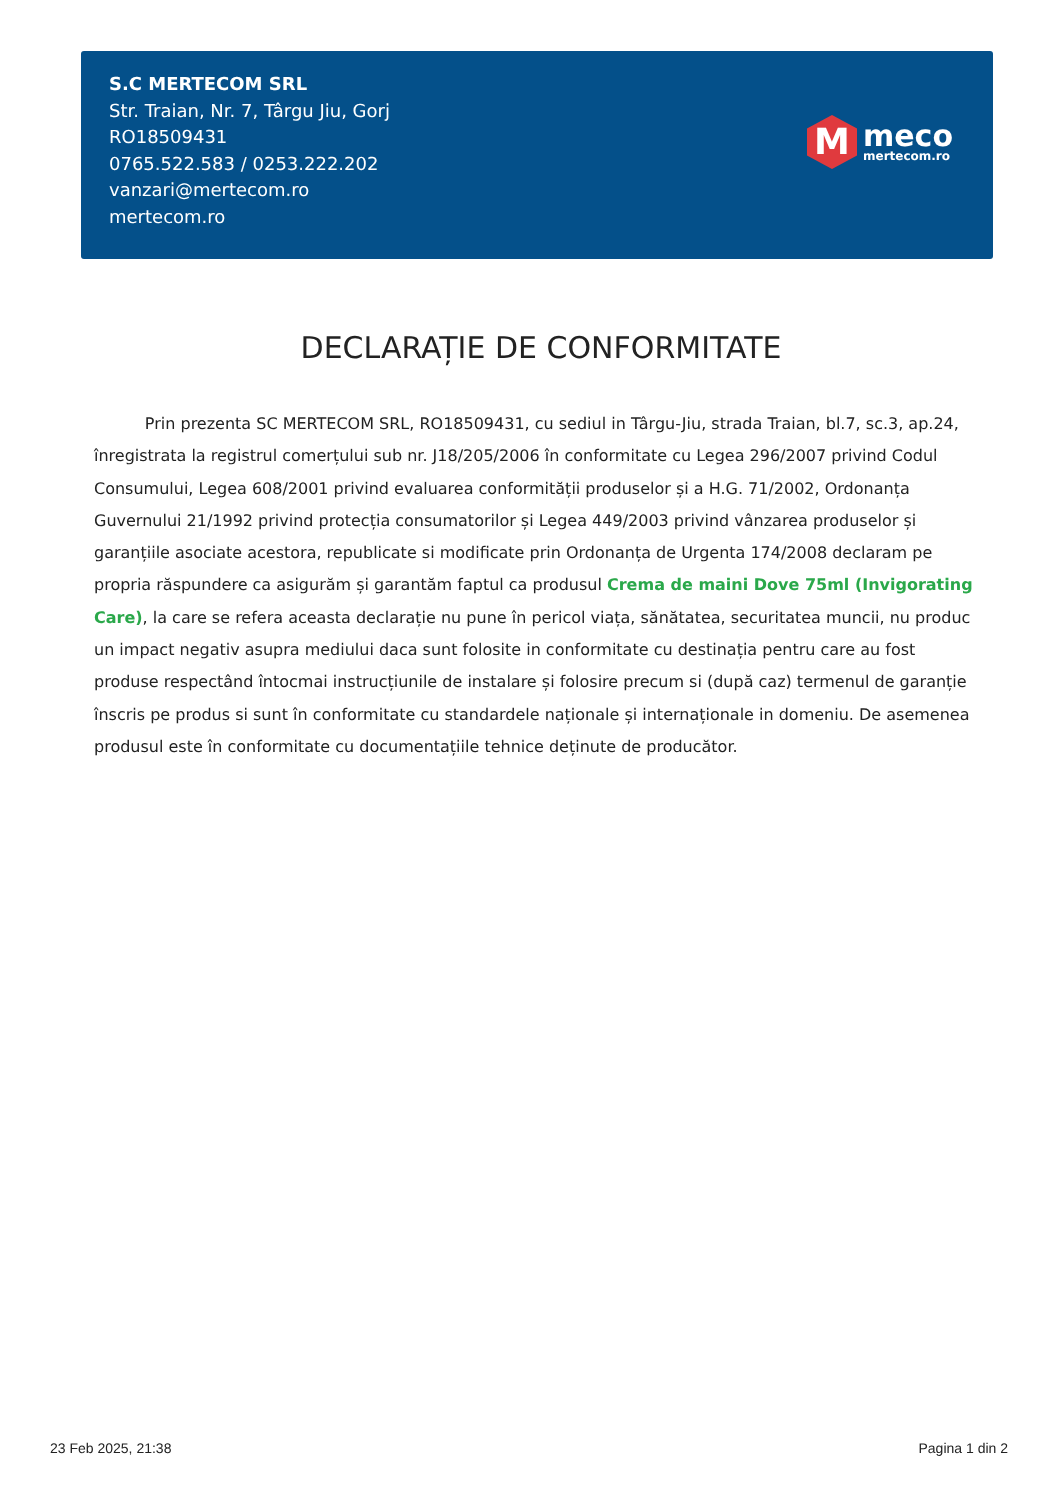S.C MERTECOM SRL
Str. Traian, Nr. 7, Târgu Jiu, Gorj
RO18509431
0765.522.583 / 0253.222.202
vanzari@mertecom.ro
mertecom.ro
M
meco
mertecom.ro
DECLARAȚIE DE CONFORMITATE
Prin prezenta SC MERTECOM SRL, RO18509431, cu sediul in Târgu-Jiu, strada Traian, bl.7, sc.3, ap.24, înregistrata la registrul comerțului sub nr. J18/205/2006 în conformitate cu Legea 296/2007 privind Codul Consumului, Legea 608/2001 privind evaluarea conformității produselor și a H.G. 71/2002, Ordonanța Guvernului 21/1992 privind protecția consumatorilor și Legea 449/2003 privind vânzarea produselor și garanțiile asociate acestora, republicate si modificate prin Ordonanța de Urgenta 174/2008 declaram pe propria răspundere ca asigurăm și garantăm faptul ca produsul Crema de maini Dove 75ml (Invigorating Care), la care se refera aceasta declarație nu pune în pericol viața, sănătatea, securitatea muncii, nu produc un impact negativ asupra mediului daca sunt folosite in conformitate cu destinația pentru care au fost produse respectând întocmai instrucțiunile de instalare și folosire precum si (după caz) termenul de garanție înscris pe produs si sunt în conformitate cu standardele naționale și internaționale in domeniu. De asemenea produsul este în conformitate cu documentațiile tehnice deținute de producător.
23 Feb 2025, 21:38 Pagina 1 din 2